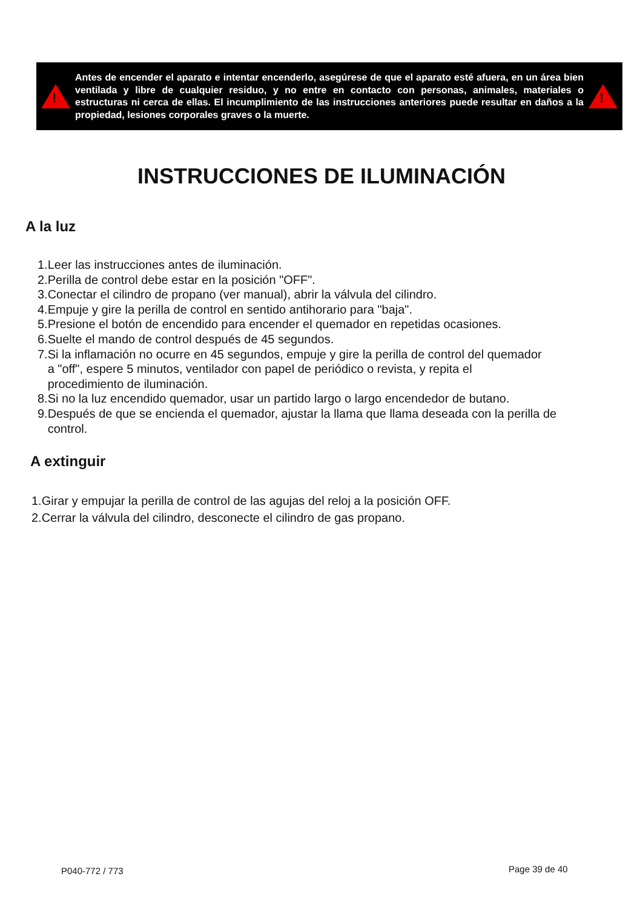!
Antes de encender el aparato e intentar encenderlo, asegúrese de que el aparato esté afuera, en un área bien ventilada y libre de cualquier residuo, y no entre en contacto con personas, animales, materiales o estructuras ni cerca de ellas. El incumplimiento de las instrucciones anteriores puede resultar en daños a la propiedad, lesiones corporales graves o la muerte.
!
INSTRUCCIONES DE ILUMINACIÓN
A la luz
1.Leer las instrucciones antes de iluminación.
2.Perilla de control debe estar en la posición "OFF".
3.Conectar el cilindro de propano (ver manual), abrir la válvula del cilindro.
4.Empuje y gire la perilla de control en sentido antihorario para "baja".
5.Presione el botón de encendido para encender el quemador en repetidas ocasiones.
6.Suelte el mando de control después de 45 segundos.
7.Si la inflamación no ocurre en 45 segundos, empuje y gire la perilla de control del quemador
a "off", espere 5 minutos, ventilador con papel de periódico o revista, y repita el
procedimiento de iluminación.
8.Si no la luz encendido quemador, usar un partido largo o largo encendedor de butano.
9.Después de que se encienda el quemador, ajustar la llama que llama deseada con la perilla de
control.
A extinguir
1.Girar y empujar la perilla de control de las agujas del reloj a la posición OFF.
2.Cerrar la válvula del cilindro, desconecte el cilindro de gas propano.
P040-772 / 773 Page 39 de 40